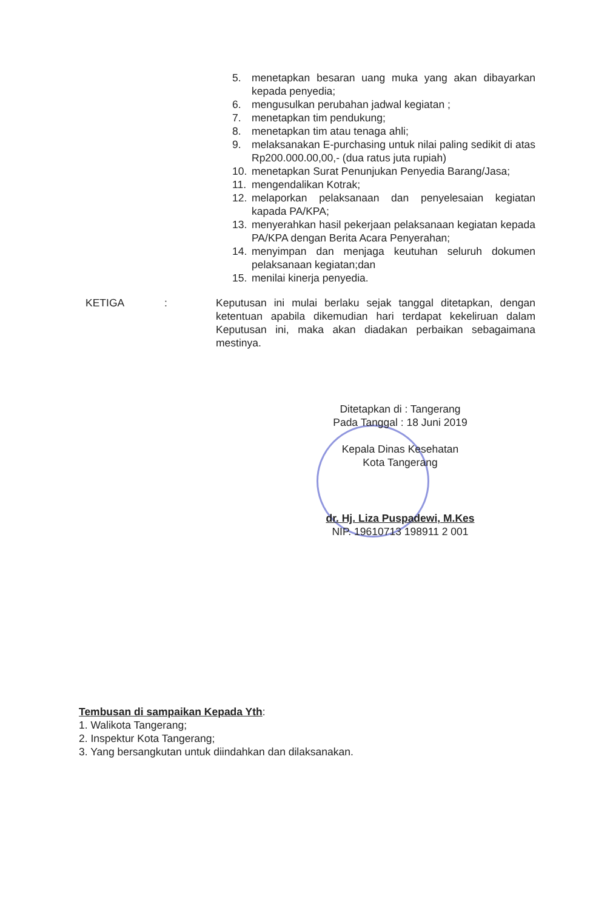5. menetapkan besaran uang muka yang akan dibayarkan kepada penyedia;
6. mengusulkan perubahan jadwal kegiatan ;
7. menetapkan tim pendukung;
8. menetapkan tim atau tenaga ahli;
9. melaksanakan E-purchasing untuk nilai paling sedikit di atas Rp200.000.00,00,- (dua ratus juta rupiah)
10. menetapkan Surat Penunjukan Penyedia Barang/Jasa;
11. mengendalikan Kotrak;
12. melaporkan pelaksanaan dan penyelesaian kegiatan kapada PA/KPA;
13. menyerahkan hasil pekerjaan pelaksanaan kegiatan kepada PA/KPA dengan Berita Acara Penyerahan;
14. menyimpan dan menjaga keutuhan seluruh dokumen pelaksanaan kegiatan;dan
15. menilai kinerja penyedia.
KETIGA: Keputusan ini mulai berlaku sejak tanggal ditetapkan, dengan ketentuan apabila dikemudian hari terdapat kekeliruan dalam Keputusan ini, maka akan diadakan perbaikan sebagaimana mestinya.
Ditetapkan di : Tangerang
Pada Tanggal : 18 Juni 2019
Kepala Dinas Kesehatan
Kota Tangerang
dr. Hj. Liza Puspadewi, M.Kes
NIP. 19610713 198911 2 001
Tembusan di sampaikan Kepada Yth:
1. Walikota Tangerang;
2. Inspektur Kota Tangerang;
3. Yang bersangkutan untuk diindahkan dan dilaksanakan.